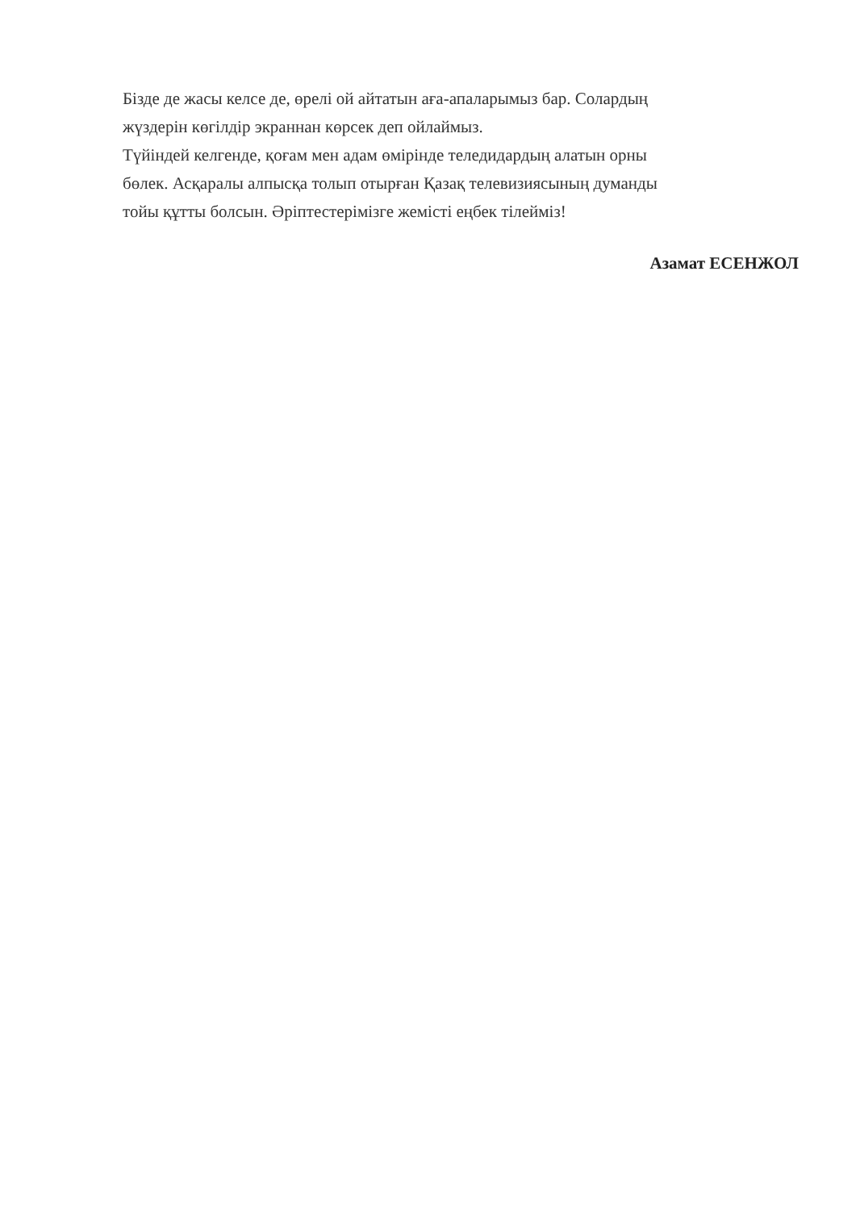Бізде де жасы келсе де, өрелі ой айтатын аға-апаларымыз бар. Солардың
жүздерін көгілдір экраннан көрсек деп ойлаймыз.
Түйіндей келгенде, қоғам мен адам өмірінде теледидардың алатын орны
бөлек. Асқаралы алпысқа толып отырған Қазақ телевизиясының думанды
тойы құтты болсын. Әріптестерімізге жемісті еңбек тілейміз!
Азамат ЕСЕНЖОЛ